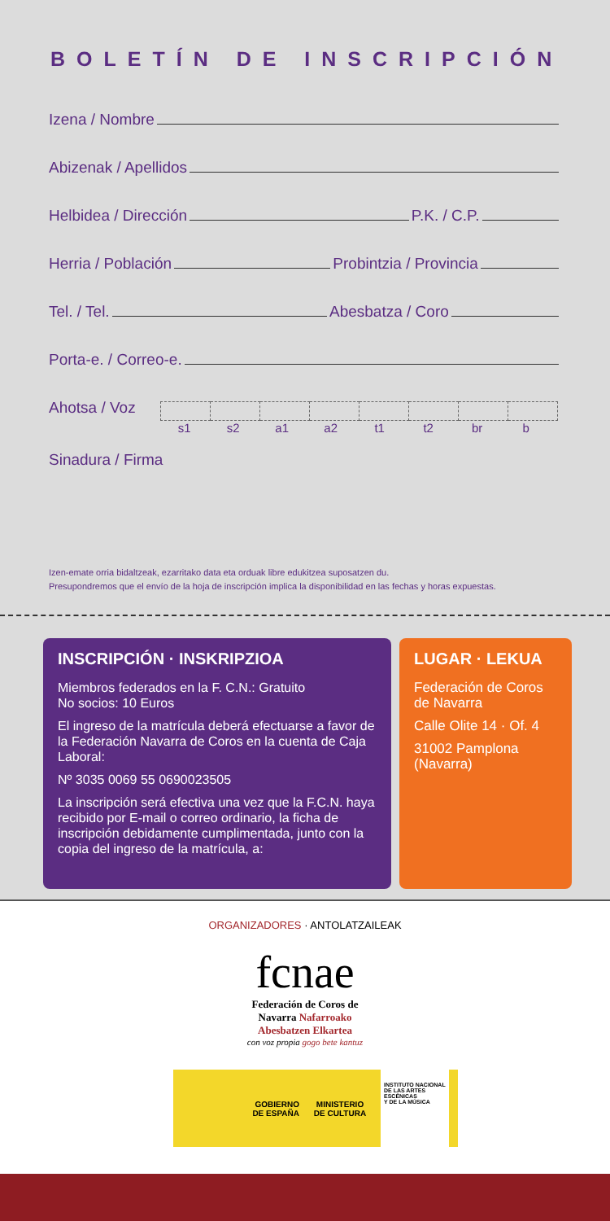BOLETÍN DE INSCRIPCIÓN
Izena / Nombre
Abizenak / Apellidos
Helbidea / Dirección
P.K. / C.P.
Herria / Población
Probintzia / Provincia
Tel. / Tel.
Abesbatza / Coro
Porta-e. / Correo-e.
Ahotsa / Voz
s1 s2 a1 a2 t1 t2 br b
Sinadura / Firma
Izen-emate orria bidaltzeak, ezarritako data eta orduak libre edukitzea suposatzen du.
Presupondremos que el envío de la hoja de inscripción implica la disponibilidad en las fechas y horas expuestas.
INSCRIPCIÓN · INSKRIPZIOA
Miembros federados en la F. C.N.: Gratuito
No socios: 10 Euros
El ingreso de la matrícula deberá efectuarse a favor de la Federación Navarra de Coros en la cuenta de Caja Laboral:
Nº 3035 0069 55 0690023505
La inscripción será efectiva una vez que la F.C.N. haya recibido por E-mail o correo ordinario, la ficha de inscripción debidamente cumplimentada, junto con la copia del ingreso de la matrícula, a:
LUGAR · LEKUA
Federación de Coros de Navarra
Calle Olite 14 · Of. 4
31002 Pamplona (Navarra)
ORGANIZADORES · ANTOLATZAILEAK
fcnae
Federación de Coros de
Navarra Nafarroako
Abesbatzen Elkartea
con voz propia gogo bete kantuz
GOBIERNO
DE ESPAÑA
MINISTERIO
DE CULTURA
INSTITUTO NACIONAL
DE LAS ARTES
ESCÉNICAS
Y DE LA MÚSICA